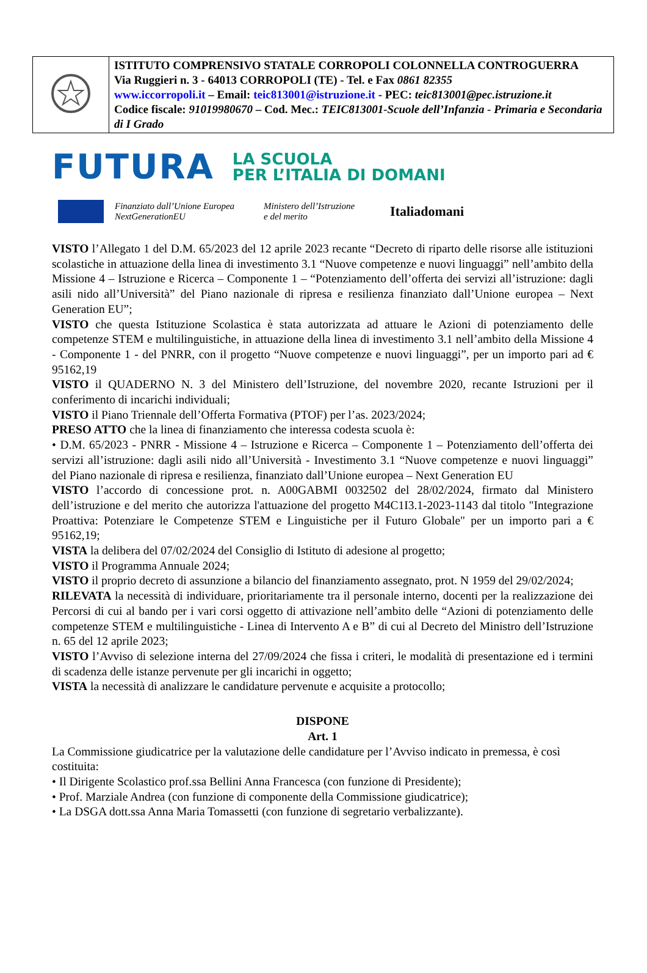| | ISTITUTO COMPRENSIVO STATALE CORROPOLI COLONNELLA CONTROGUERRA Via Ruggieri n. 3 - 64013 CORROPOLI (TE) - Tel. e Fax 0861 82355 www.iccorropoli.it – Email: teic813001@istruzione.it - PEC: teic813001@pec.istruzione.it Codice fiscale: 91019980670 – Cod. Mec.: TEIC813001-Scuole dell’Infanzia - Primaria e Secondaria di I Grado |
FUTURA LA SCUOLA
PER L’ITALIA DI DOMANI
Finanziato dall’Unione Europea
NextGenerationEU Ministero dell’Istruzione
e del merito Italiadomani
VISTO l’Allegato 1 del D.M. 65/2023 del 12 aprile 2023 recante “Decreto di riparto delle risorse alle istituzioni scolastiche in attuazione della linea di investimento 3.1 “Nuove competenze e nuovi linguaggi” nell’ambito della Missione 4 – Istruzione e Ricerca – Componente 1 – “Potenziamento dell’offerta dei servizi all’istruzione: dagli asili nido all’Università” del Piano nazionale di ripresa e resilienza finanziato dall’Unione europea – Next Generation EU”;
VISTO che questa Istituzione Scolastica è stata autorizzata ad attuare le Azioni di potenziamento delle competenze STEM e multilinguistiche, in attuazione della linea di investimento 3.1 nell’ambito della Missione 4 - Componente 1 - del PNRR, con il progetto “Nuove competenze e nuovi linguaggi”, per un importo pari ad € 95162,19
VISTO il QUADERNO N. 3 del Ministero dell’Istruzione, del novembre 2020, recante Istruzioni per il conferimento di incarichi individuali;
VISTO il Piano Triennale dell’Offerta Formativa (PTOF) per l’as. 2023/2024;
PRESO ATTO che la linea di finanziamento che interessa codesta scuola è:
• D.M. 65/2023 - PNRR - Missione 4 – Istruzione e Ricerca – Componente 1 – Potenziamento dell’offerta dei servizi all’istruzione: dagli asili nido all’Università - Investimento 3.1 “Nuove competenze e nuovi linguaggi” del Piano nazionale di ripresa e resilienza, finanziato dall’Unione europea – Next Generation EU
VISTO l’accordo di concessione prot. n. A00GABMI 0032502 del 28/02/2024, firmato dal Ministero dell’istruzione e del merito che autorizza l'attuazione del progetto M4C1I3.1-2023-1143 dal titolo "Integrazione Proattiva: Potenziare le Competenze STEM e Linguistiche per il Futuro Globale" per un importo pari a € 95162,19;
VISTA la delibera del 07/02/2024 del Consiglio di Istituto di adesione al progetto;
VISTO il Programma Annuale 2024;
VISTO il proprio decreto di assunzione a bilancio del finanziamento assegnato, prot. N 1959 del 29/02/2024;
RILEVATA la necessità di individuare, prioritariamente tra il personale interno, docenti per la realizzazione dei Percorsi di cui al bando per i vari corsi oggetto di attivazione nell’ambito delle “Azioni di potenziamento delle competenze STEM e multilinguistiche - Linea di Intervento A e B” di cui al Decreto del Ministro dell’Istruzione n. 65 del 12 aprile 2023;
VISTO l’Avviso di selezione interna del 27/09/2024 che fissa i criteri, le modalità di presentazione ed i termini di scadenza delle istanze pervenute per gli incarichi in oggetto;
VISTA la necessità di analizzare le candidature pervenute e acquisite a protocollo;
DISPONE
Art. 1
La Commissione giudicatrice per la valutazione delle candidature per l’Avviso indicato in premessa, è così costituita:
• Il Dirigente Scolastico prof.ssa Bellini Anna Francesca (con funzione di Presidente);
• Prof. Marziale Andrea (con funzione di componente della Commissione giudicatrice);
• La DSGA dott.ssa Anna Maria Tomassetti (con funzione di segretario verbalizzante).